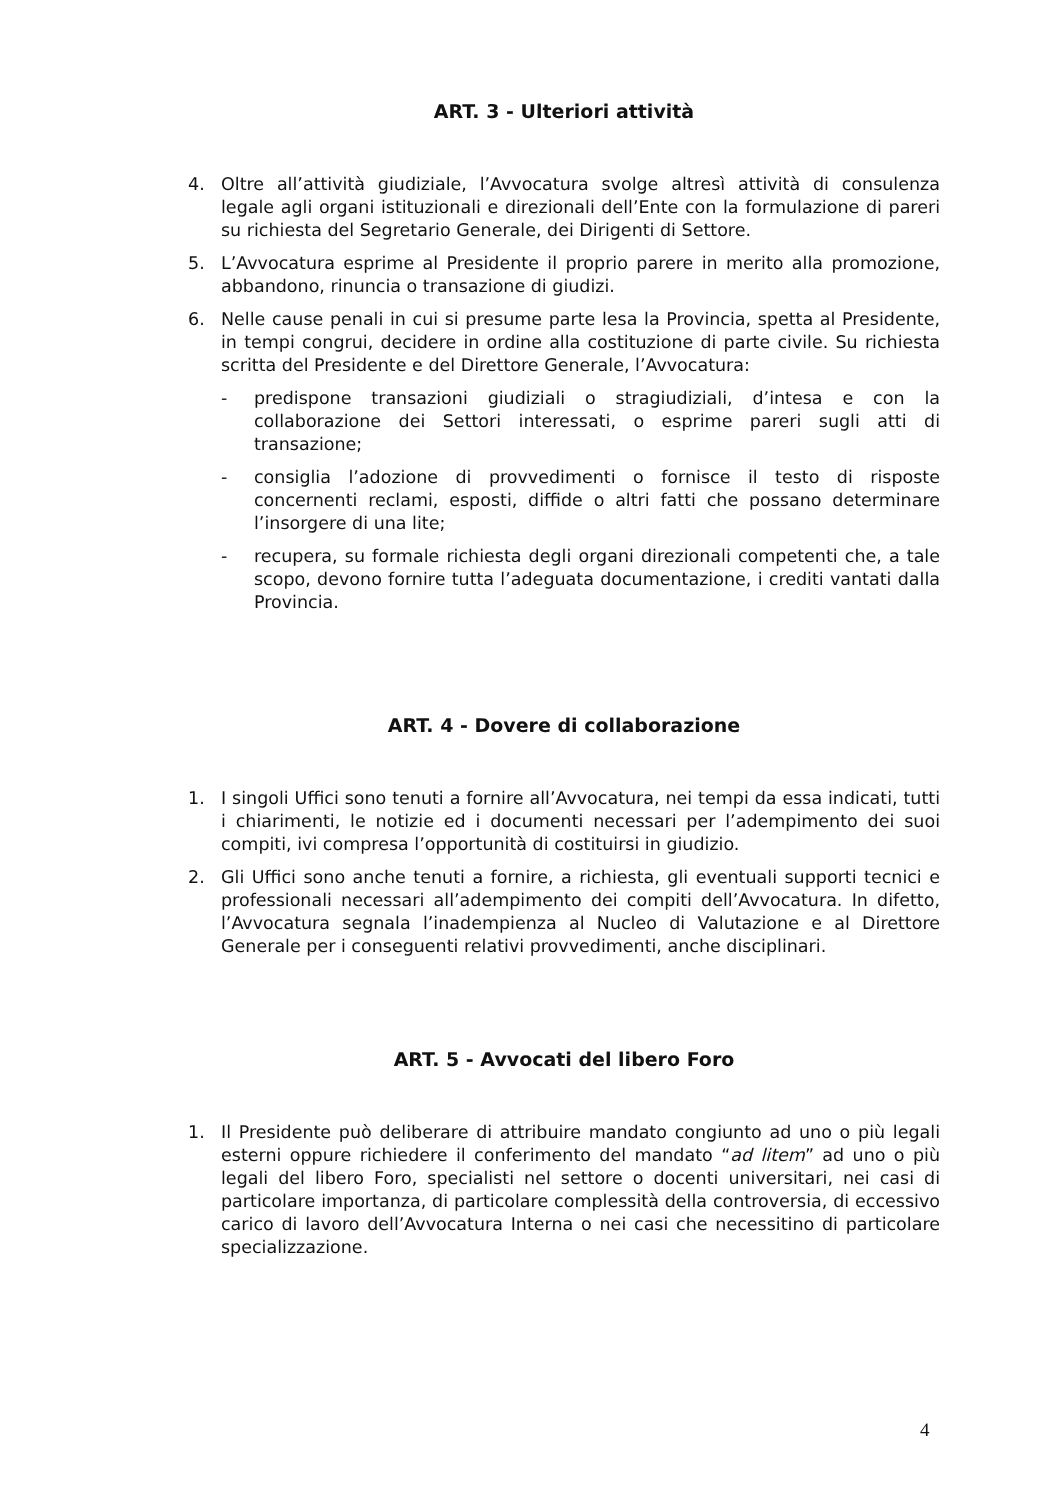ART. 3 - Ulteriori attività
4. Oltre all’attività giudiziale, l’Avvocatura svolge altresì attività di consulenza legale agli organi istituzionali e direzionali dell’Ente con la formulazione di pareri su richiesta del Segretario Generale, dei Dirigenti di Settore.
5. L’Avvocatura esprime al Presidente il proprio parere in merito alla promozione, abbandono, rinuncia o transazione di giudizi.
6. Nelle cause penali in cui si presume parte lesa la Provincia, spetta al Presidente, in tempi congrui, decidere in ordine alla costituzione di parte civile. Su richiesta scritta del Presidente e del Direttore Generale, l’Avvocatura:
- predispone transazioni giudiziali o stragiudiziali, d’intesa e con la collaborazione dei Settori interessati, o esprime pareri sugli atti di transazione;
- consiglia l’adozione di provvedimenti o fornisce il testo di risposte concernenti reclami, esposti, diffide o altri fatti che possano determinare l’insorgere di una lite;
- recupera, su formale richiesta degli organi direzionali competenti che, a tale scopo, devono fornire tutta l’adeguata documentazione, i crediti vantati dalla Provincia.
ART. 4 - Dovere di collaborazione
1. I singoli Uffici sono tenuti a fornire all’Avvocatura, nei tempi da essa indicati, tutti i chiarimenti, le notizie ed i documenti necessari per l’adempimento dei suoi compiti, ivi compresa l’opportunità di costituirsi in giudizio.
2. Gli Uffici sono anche tenuti a fornire, a richiesta, gli eventuali supporti tecnici e professionali necessari all’adempimento dei compiti dell’Avvocatura. In difetto, l’Avvocatura segnala l’inadempienza al Nucleo di Valutazione e al Direttore Generale per i conseguenti relativi provvedimenti, anche disciplinari.
ART. 5 - Avvocati del libero Foro
1. Il Presidente può deliberare di attribuire mandato congiunto ad uno o più legali esterni oppure richiedere il conferimento del mandato “ad litem” ad uno o più legali del libero Foro, specialisti nel settore o docenti universitari, nei casi di particolare importanza, di particolare complessità della controversia, di eccessivo carico di lavoro dell’Avvocatura Interna o nei casi che necessitino di particolare specializzazione.
4